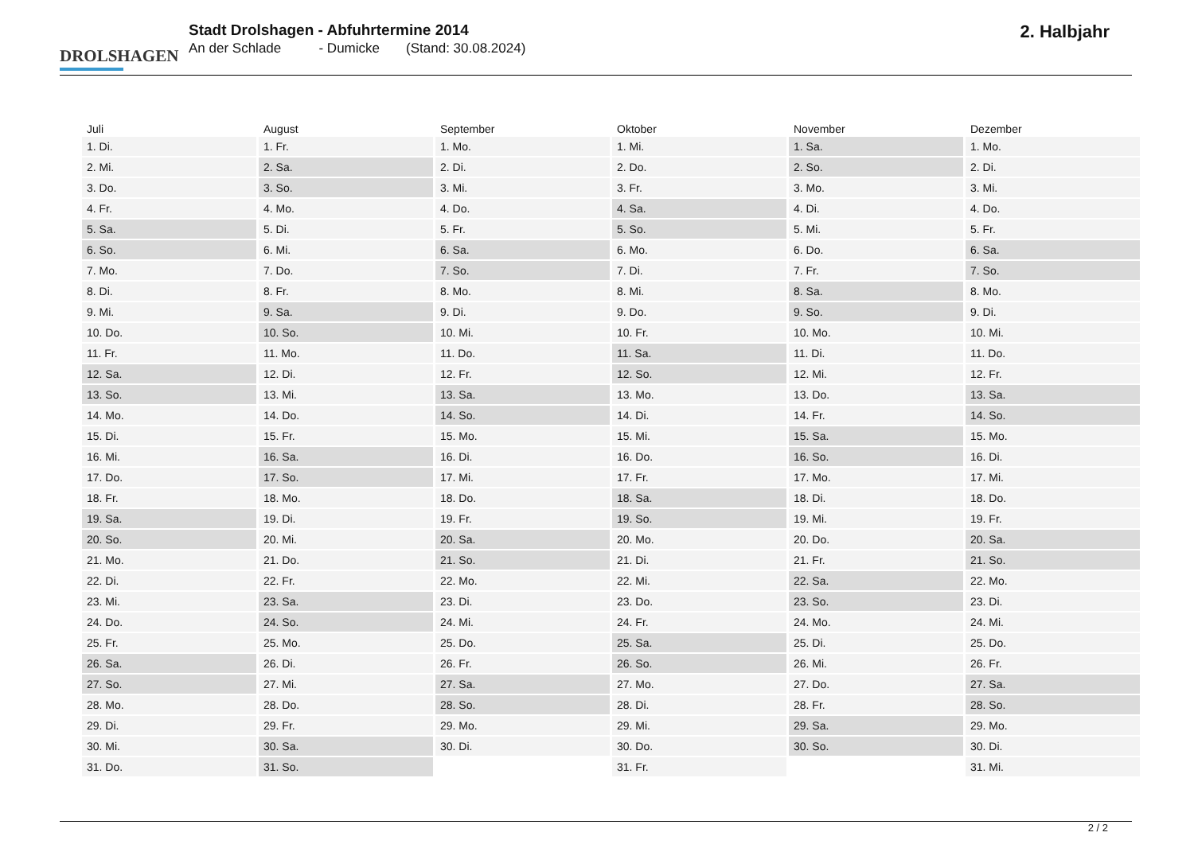DROLSHAGEN
Stadt Drolshagen - Abfuhrtermine 2014
An der Schlade - Dumicke (Stand: 30.08.2024)
2. Halbjahr
| Juli | August | September | Oktober | November | Dezember |
| --- | --- | --- | --- | --- | --- |
| 1. Di. | 1. Fr. | 1. Mo. | 1. Mi. | 1. Sa. | 1. Mo. |
| 2. Mi. | 2. Sa. | 2. Di. | 2. Do. | 2. So. | 2. Di. |
| 3. Do. | 3. So. | 3. Mi. | 3. Fr. | 3. Mo. | 3. Mi. |
| 4. Fr. | 4. Mo. | 4. Do. | 4. Sa. | 4. Di. | 4. Do. |
| 5. Sa. | 5. Di. | 5. Fr. | 5. So. | 5. Mi. | 5. Fr. |
| 6. So. | 6. Mi. | 6. Sa. | 6. Mo. | 6. Do. | 6. Sa. |
| 7. Mo. | 7. Do. | 7. So. | 7. Di. | 7. Fr. | 7. So. |
| 8. Di. | 8. Fr. | 8. Mo. | 8. Mi. | 8. Sa. | 8. Mo. |
| 9. Mi. | 9. Sa. | 9. Di. | 9. Do. | 9. So. | 9. Di. |
| 10. Do. | 10. So. | 10. Mi. | 10. Fr. | 10. Mo. | 10. Mi. |
| 11. Fr. | 11. Mo. | 11. Do. | 11. Sa. | 11. Di. | 11. Do. |
| 12. Sa. | 12. Di. | 12. Fr. | 12. So. | 12. Mi. | 12. Fr. |
| 13. So. | 13. Mi. | 13. Sa. | 13. Mo. | 13. Do. | 13. Sa. |
| 14. Mo. | 14. Do. | 14. So. | 14. Di. | 14. Fr. | 14. So. |
| 15. Di. | 15. Fr. | 15. Mo. | 15. Mi. | 15. Sa. | 15. Mo. |
| 16. Mi. | 16. Sa. | 16. Di. | 16. Do. | 16. So. | 16. Di. |
| 17. Do. | 17. So. | 17. Mi. | 17. Fr. | 17. Mo. | 17. Mi. |
| 18. Fr. | 18. Mo. | 18. Do. | 18. Sa. | 18. Di. | 18. Do. |
| 19. Sa. | 19. Di. | 19. Fr. | 19. So. | 19. Mi. | 19. Fr. |
| 20. So. | 20. Mi. | 20. Sa. | 20. Mo. | 20. Do. | 20. Sa. |
| 21. Mo. | 21. Do. | 21. So. | 21. Di. | 21. Fr. | 21. So. |
| 22. Di. | 22. Fr. | 22. Mo. | 22. Mi. | 22. Sa. | 22. Mo. |
| 23. Mi. | 23. Sa. | 23. Di. | 23. Do. | 23. So. | 23. Di. |
| 24. Do. | 24. So. | 24. Mi. | 24. Fr. | 24. Mo. | 24. Mi. |
| 25. Fr. | 25. Mo. | 25. Do. | 25. Sa. | 25. Di. | 25. Do. |
| 26. Sa. | 26. Di. | 26. Fr. | 26. So. | 26. Mi. | 26. Fr. |
| 27. So. | 27. Mi. | 27. Sa. | 27. Mo. | 27. Do. | 27. Sa. |
| 28. Mo. | 28. Do. | 28. So. | 28. Di. | 28. Fr. | 28. So. |
| 29. Di. | 29. Fr. | 29. Mo. | 29. Mi. | 29. Sa. | 29. Mo. |
| 30. Mi. | 30. Sa. | 30. Di. | 30. Do. | 30. So. | 30. Di. |
| 31. Do. | 31. So. | | 31. Fr. | | 31. Mi. |
2 / 2